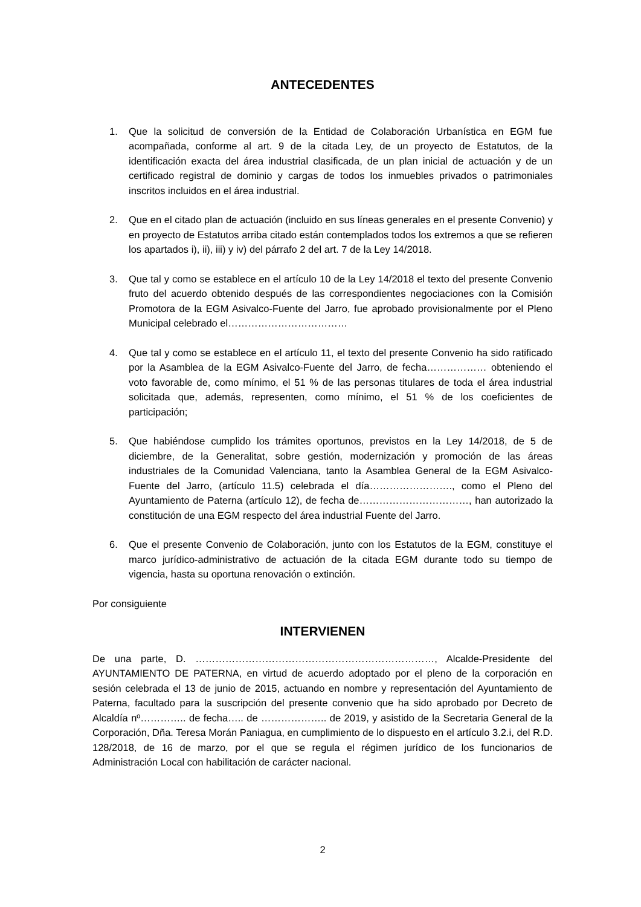ANTECEDENTES
1. Que la solicitud de conversión de la Entidad de Colaboración Urbanística en EGM fue acompañada, conforme al art. 9 de la citada Ley, de un proyecto de Estatutos, de la identificación exacta del área industrial clasificada, de un plan inicial de actuación y de un certificado registral de dominio y cargas de todos los inmuebles privados o patrimoniales inscritos incluidos en el área industrial.
2. Que en el citado plan de actuación (incluido en sus líneas generales en el presente Convenio) y en proyecto de Estatutos arriba citado están contemplados todos los extremos a que se refieren los apartados i), ii), iii) y iv) del párrafo 2 del art. 7 de la Ley 14/2018.
3. Que tal y como se establece en el artículo 10 de la Ley 14/2018 el texto del presente Convenio fruto del acuerdo obtenido después de las correspondientes negociaciones con la Comisión Promotora de la EGM Asivalco-Fuente del Jarro, fue aprobado provisionalmente por el Pleno Municipal celebrado el………………………………
4. Que tal y como se establece en el artículo 11, el texto del presente Convenio ha sido ratificado por la Asamblea de la EGM Asivalco-Fuente del Jarro, de fecha……………… obteniendo el voto favorable de, como mínimo, el 51 % de las personas titulares de toda el área industrial solicitada que, además, representen, como mínimo, el 51 % de los coeficientes de participación;
5. Que habiéndose cumplido los trámites oportunos, previstos en la Ley 14/2018, de 5 de diciembre, de la Generalitat, sobre gestión, modernización y promoción de las áreas industriales de la Comunidad Valenciana, tanto la Asamblea General de la EGM Asivalco-Fuente del Jarro, (artículo 11.5) celebrada el día……………………., como el Pleno del Ayuntamiento de Paterna (artículo 12), de fecha de……………………………, han autorizado la constitución de una EGM respecto del área industrial Fuente del Jarro.
6. Que el presente Convenio de Colaboración, junto con los Estatutos de la EGM, constituye el marco jurídico-administrativo de actuación de la citada EGM durante todo su tiempo de vigencia, hasta su oportuna renovación o extinción.
Por consiguiente
INTERVIENEN
De una parte, D. ………………………………………………………………, Alcalde-Presidente del AYUNTAMIENTO DE PATERNA, en virtud de acuerdo adoptado por el pleno de la corporación en sesión celebrada el 13 de junio de 2015, actuando en nombre y representación del Ayuntamiento de Paterna, facultado para la suscripción del presente convenio que ha sido aprobado por Decreto de Alcaldía nº………….. de fecha….. de ……………….. de 2019, y asistido de la Secretaria General de la Corporación, Dña. Teresa Morán Paniagua, en cumplimiento de lo dispuesto en el artículo 3.2.i, del R.D. 128/2018, de 16 de marzo, por el que se regula el régimen jurídico de los funcionarios de Administración Local con habilitación de carácter nacional.
2